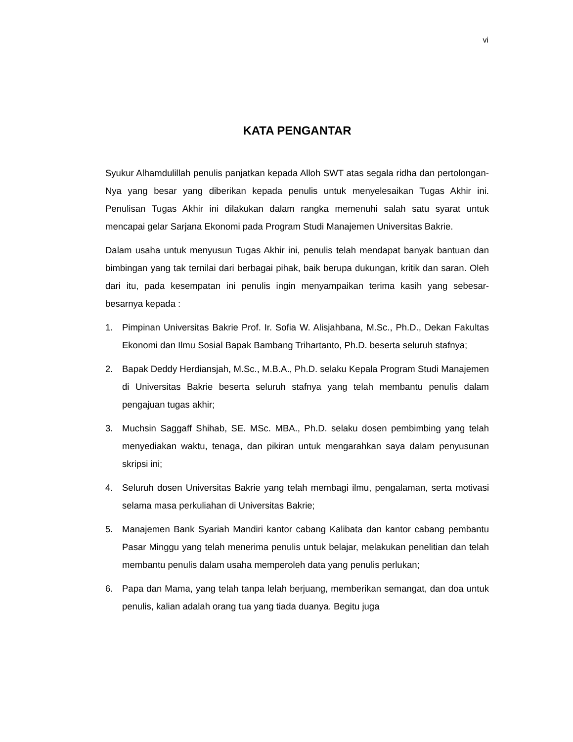vi
KATA PENGANTAR
Syukur Alhamdulillah penulis panjatkan kepada Alloh SWT atas segala ridha dan pertolongan-Nya yang besar yang diberikan kepada penulis untuk menyelesaikan Tugas Akhir ini. Penulisan Tugas Akhir ini dilakukan dalam rangka memenuhi salah satu syarat untuk mencapai gelar Sarjana Ekonomi pada Program Studi Manajemen Universitas Bakrie.
Dalam usaha untuk menyusun Tugas Akhir ini, penulis telah mendapat banyak bantuan dan bimbingan yang tak ternilai dari berbagai pihak, baik berupa dukungan, kritik dan saran. Oleh dari itu, pada kesempatan ini penulis ingin menyampaikan terima kasih yang sebesar-besarnya kepada :
1. Pimpinan Universitas Bakrie Prof. Ir. Sofia W. Alisjahbana, M.Sc., Ph.D., Dekan Fakultas Ekonomi dan Ilmu Sosial Bapak Bambang Trihartanto, Ph.D. beserta seluruh stafnya;
2. Bapak Deddy Herdiansjah, M.Sc., M.B.A., Ph.D. selaku Kepala Program Studi Manajemen di Universitas Bakrie beserta seluruh stafnya yang telah membantu penulis dalam pengajuan tugas akhir;
3. Muchsin Saggaff Shihab, SE. MSc. MBA., Ph.D. selaku dosen pembimbing yang telah menyediakan waktu, tenaga, dan pikiran untuk mengarahkan saya dalam penyusunan skripsi ini;
4. Seluruh dosen Universitas Bakrie yang telah membagi ilmu, pengalaman, serta motivasi selama masa perkuliahan di Universitas Bakrie;
5. Manajemen Bank Syariah Mandiri kantor cabang Kalibata dan kantor cabang pembantu Pasar Minggu yang telah menerima penulis untuk belajar, melakukan penelitian dan telah membantu penulis dalam usaha memperoleh data yang penulis perlukan;
6. Papa dan Mama, yang telah tanpa lelah berjuang, memberikan semangat, dan doa untuk penulis, kalian adalah orang tua yang tiada duanya. Begitu juga